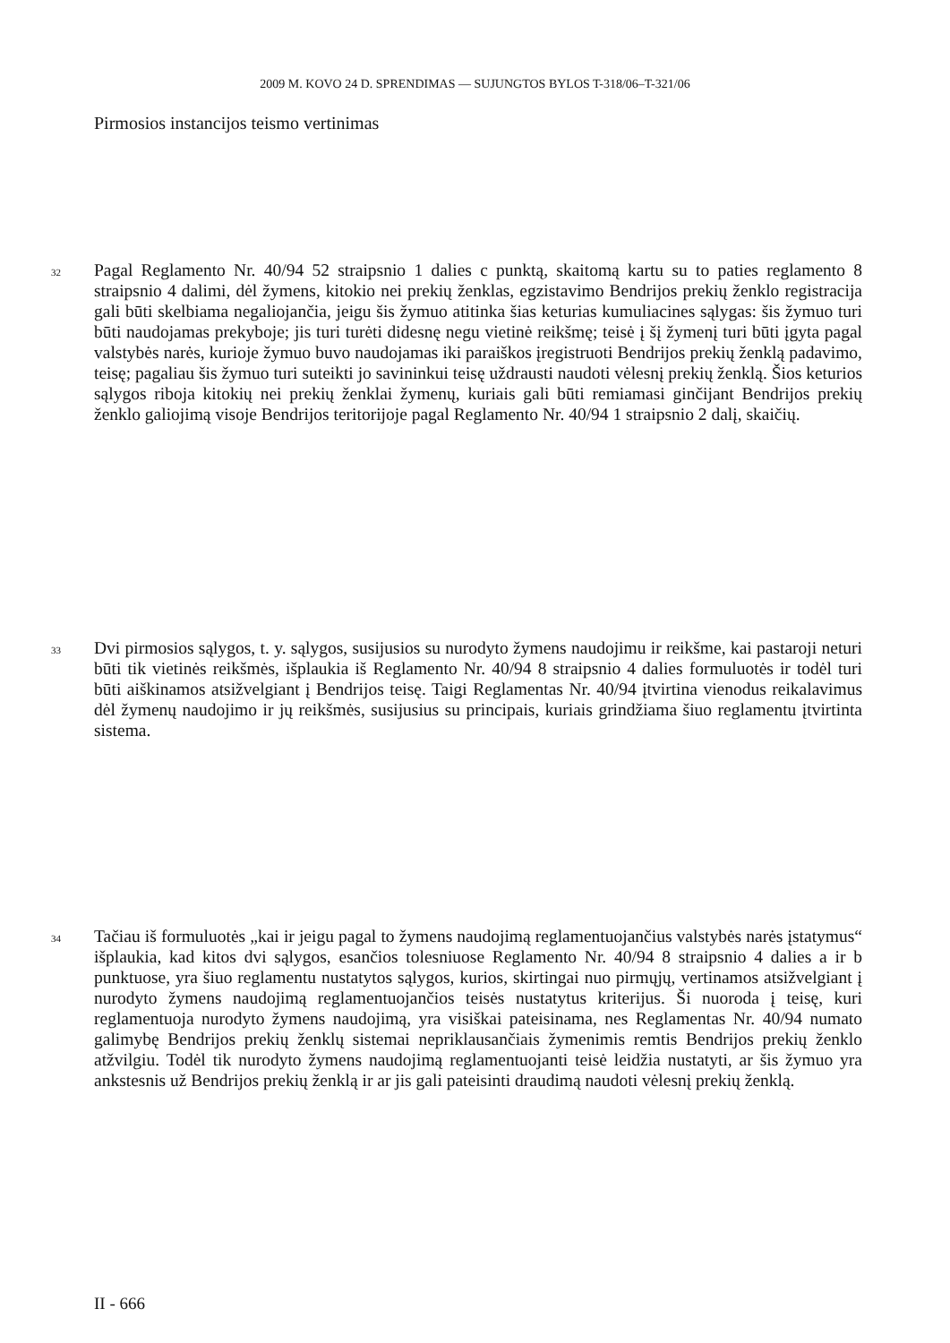2009 M. KOVO 24 D. SPRENDIMAS — SUJUNGTOS BYLOS T-318/06–T-321/06
Pirmosios instancijos teismo vertinimas
32 Pagal Reglamento Nr. 40/94 52 straipsnio 1 dalies c punktą, skaitomą kartu su to paties reglamento 8 straipsnio 4 dalimi, dėl žymens, kitokio nei prekių ženklas, egzistavimo Bendrijos prekių ženklo registracija gali būti skelbiama negaliojančia, jeigu šis žymuo atitinka šias keturias kumuliacines sąlygas: šis žymuo turi būti naudojamas prekyboje; jis turi turėti didesnę negu vietinė reikšmę; teisė į šį žymenį turi būti įgyta pagal valstybės narės, kurioje žymuo buvo naudojamas iki paraiškos įregistruoti Bendrijos prekių ženklą padavimo, teisę; pagaliau šis žymuo turi suteikti jo savininkui teisę uždrausti naudoti vėlesnį prekių ženklą. Šios keturios sąlygos riboja kitokių nei prekių ženklai žymenų, kuriais gali būti remiamasi ginčijant Bendrijos prekių ženklo galiojimą visoje Bendrijos teritorijoje pagal Reglamento Nr. 40/94 1 straipsnio 2 dalį, skaičių.
33 Dvi pirmosios sąlygos, t. y. sąlygos, susijusios su nurodyto žymens naudojimu ir reikšme, kai pastaroji neturi būti tik vietinės reikšmės, išplaukia iš Reglamento Nr. 40/94 8 straipsnio 4 dalies formuluotės ir todėl turi būti aiškinamos atsižvelgiant į Bendrijos teisę. Taigi Reglamentas Nr. 40/94 įtvirtina vienodus reikalavimus dėl žymenų naudojimo ir jų reikšmės, susijusius su principais, kuriais grindžiama šiuo reglamentu įtvirtinta sistema.
34 Tačiau iš formuluotės „kai ir jeigu pagal to žymens naudojimą reglamentuojančius valstybės narės įstatymus“ išplaukia, kad kitos dvi sąlygos, esančios tolesniuose Reglamento Nr. 40/94 8 straipsnio 4 dalies a ir b punktuose, yra šiuo reglamentu nustatytos sąlygos, kurios, skirtingai nuo pirmųjų, vertinamos atsižvelgiant į nurodyto žymens naudojimą reglamentuojančios teisės nustatytus kriterijus. Ši nuoroda į teisę, kuri reglamentuoja nurodyto žymens naudojimą, yra visiškai pateisinama, nes Reglamentas Nr. 40/94 numato galimybę Bendrijos prekių ženklų sistemai nepriklausančiais žymenimis remtis Bendrijos prekių ženklo atžvilgiu. Todėl tik nurodyto žymens naudojimą reglamentuojanti teisė leidžia nustatyti, ar šis žymuo yra ankstesnis už Bendrijos prekių ženklą ir ar jis gali pateisinti draudimą naudoti vėlesnį prekių ženklą.
II - 666